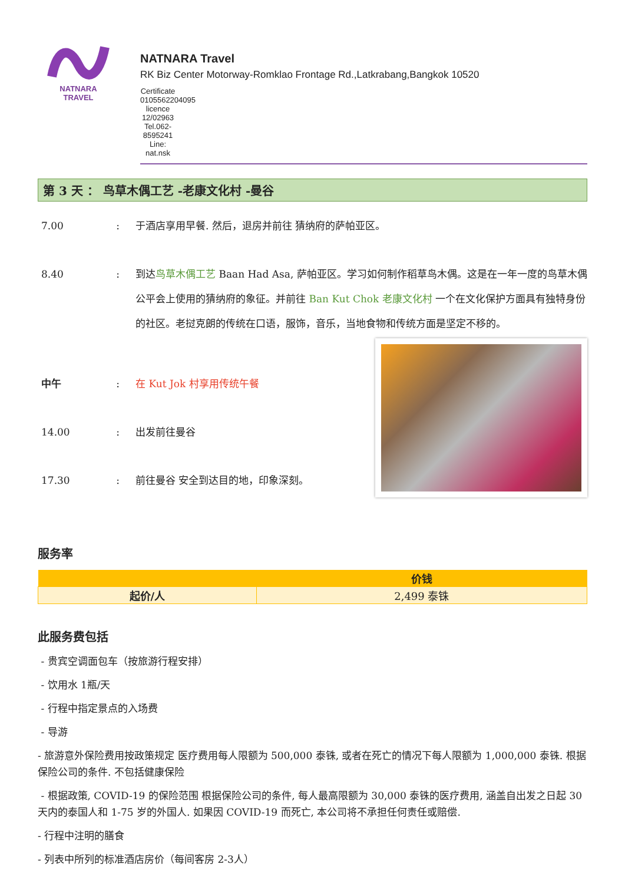NATNARA TRAVEL
NATNARA Travel
RK Biz Center Motorway-Romklao Frontage Rd.,Latkrabang,Bangkok 10520
Certificate 0105562204095 licence 12/02963 Tel.062-8595241 Line: nat.nsk
第 3 天 ： 鸟草木偶工艺 -老康文化村 -曼谷
7.00 : 于酒店享用早餐. 然后，退房并前往 猜纳府的萨帕亚区。
8.40 : 到达鸟草木偶工艺 Baan Had Asa, 萨帕亚区。学习如何制作稻草鸟木偶。这是在一年一度的鸟草木偶公平会上使用的猜纳府的象征。并前往 Ban Kut Chok 老康文化村 一个在文化保护方面具有独特身份的社区。老挝克朗的传统在口语，服饰，音乐，当地食物和传统方面是坚定不移的。
中午 : 在 Kut Jok 村享用传统午餐
14.00 : 出发前往曼谷
17.30 : 前往曼谷 安全到达目的地，印象深刻。
服务率
| | 价钱 |
| --- | --- |
| 起价/人 | 2,499 泰铢 |
此服务费包括
- 贵宾空调面包车（按旅游行程安排）
- 饮用水 1瓶/天
- 行程中指定景点的入场费
- 导游
- 旅游意外保险费用按政策规定 医疗费用每人限额为 500,000 泰铢, 或者在死亡的情况下每人限额为 1,000,000 泰铢. 根据保险公司的条件. 不包括健康保险
- 根据政策, COVID-19 的保险范围 根据保险公司的条件, 每人最高限额为 30,000 泰铢的医疗费用, 涵盖自出发之日起 30 天内的泰国人和 1-75 岁的外国人. 如果因 COVID-19 而死亡, 本公司将不承担任何责任或赔偿.
- 行程中注明的膳食
- 列表中所列的标准酒店房价（每间客房 2-3人）